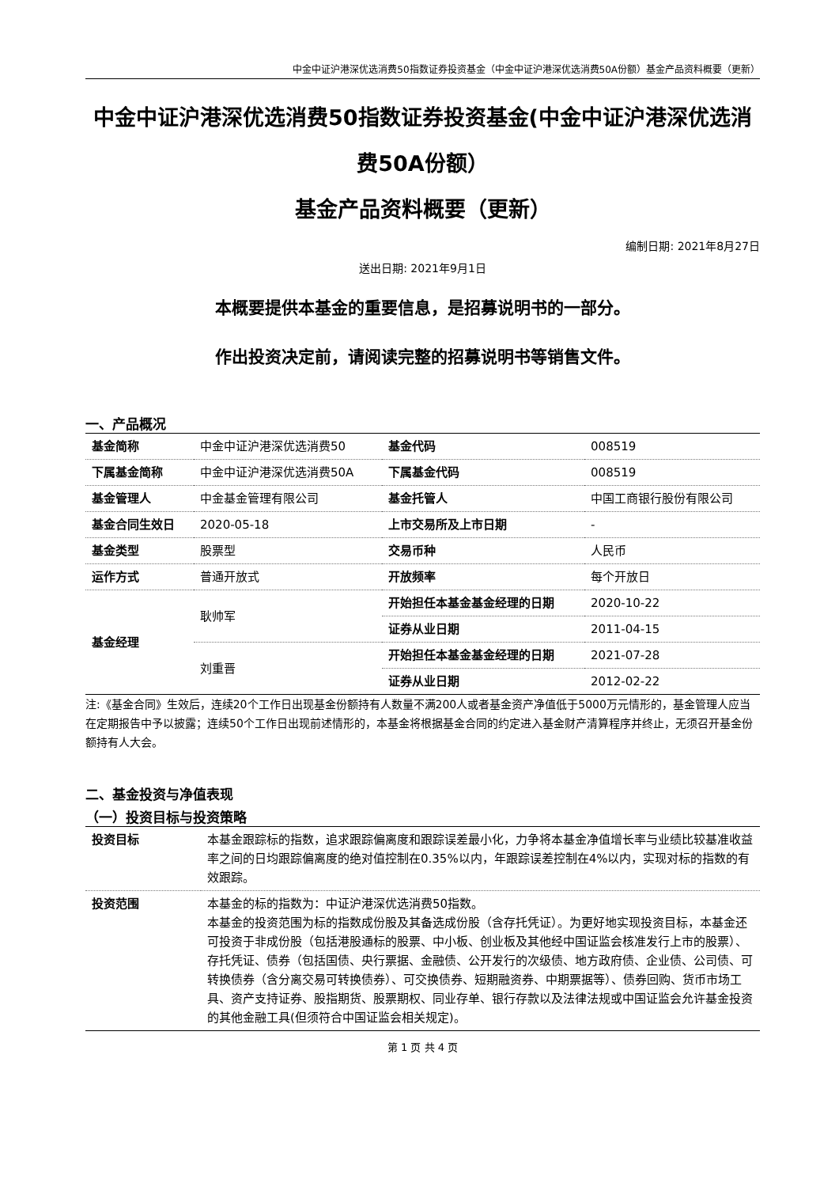中金中证沪港深优选消费50指数证券投资基金（中金中证沪港深优选消费50A份额）基金产品资料概要（更新）
中金中证沪港深优选消费50指数证券投资基金(中金中证沪港深优选消费50A份额）
基金产品资料概要（更新）
编制日期: 2021年8月27日
送出日期: 2021年9月1日
本概要提供本基金的重要信息，是招募说明书的一部分。
作出投资决定前，请阅读完整的招募说明书等销售文件。
一、产品概况
| 基金简称 | 中金中证沪港深优选消费50 | 基金代码 | 008519 |
| 下属基金简称 | 中金中证沪港深优选消费50A | 下属基金代码 | 008519 |
| 基金管理人 | 中金基金管理有限公司 | 基金托管人 | 中国工商银行股份有限公司 |
| 基金合同生效日 | 2020-05-18 | 上市交易所及上市日期 | - |
| 基金类型 | 股票型 | 交易币种 | 人民币 |
| 运作方式 | 普通开放式 | 开放频率 | 每个开放日 |
| 基金经理 | 耿帅军 | 开始担任本基金基金经理的日期 | 2020-10-22 |
| | | 证券从业日期 | 2011-04-15 |
| | 刘重晋 | 开始担任本基金基金经理的日期 | 2021-07-28 |
| | | 证券从业日期 | 2012-02-22 |
注:《基金合同》生效后，连续20个工作日出现基金份额持有人数量不满200人或者基金资产净值低于5000万元情形的，基金管理人应当在定期报告中予以披露；连续50个工作日出现前述情形的，本基金将根据基金合同的约定进入基金财产清算程序并终止，无须召开基金份额持有人大会。
二、基金投资与净值表现
（一）投资目标与投资策略
| 投资目标 | 本基金跟踪标的指数，追求跟踪偏离度和跟踪误差最小化，力争将本基金净值增长率与业绩比较基准收益率之间的日均跟踪偏离度的绝对值控制在0.35%以内，年跟踪误差控制在4%以内，实现对标的指数的有效跟踪。 |
| 投资范围 | 本基金的标的指数为：中证沪港深优选消费50指数。 本基金的投资范围为标的指数成份股及其备选成份股（含存托凭证）。为更好地实现投资目标，本基金还可投资于非成份股（包括港股通标的股票、中小板、创业板及其他经中国证监会核准发行上市的股票）、存托凭证、债券（包括国债、央行票据、金融债、公开发行的次级债、地方政府债、企业债、公司债、可转换债券（含分离交易可转换债券）、可交换债券、短期融资券、中期票据等）、债券回购、货币市场工具、资产支持证券、股指期货、股票期权、同业存单、银行存款以及法律法规或中国证监会允许基金投资的其他金融工具(但须符合中国证监会相关规定)。 |
第 1 页 共 4 页